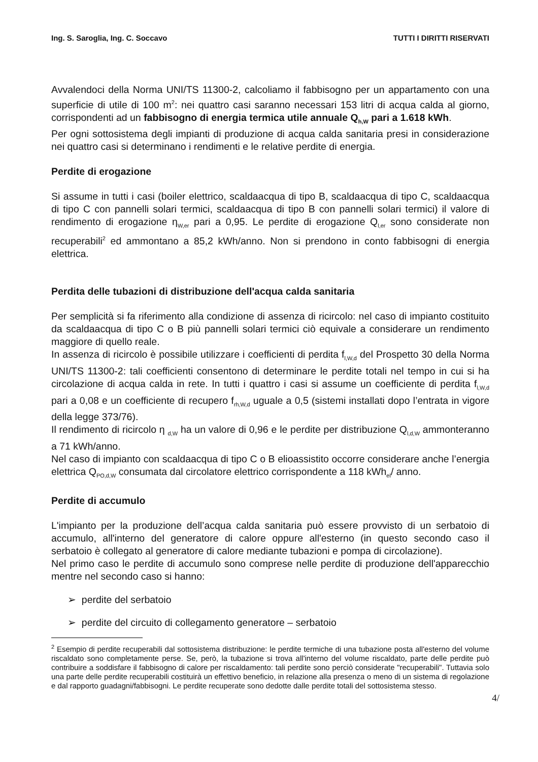Ing. S. Saroglia, Ing. C. Soccavo TUTTI I DIRITTI RISERVATI
Avvalendoci della Norma UNI/TS 11300-2, calcoliamo il fabbisogno per un appartamento con una superficie di utile di 100 m<sup>2</sup>: nei quattro casi saranno necessari 153 litri di acqua calda al giorno, corrispondenti ad un fabbisogno di energia termica utile annuale Q<sub>h,W</sub> pari a 1.618 kWh.
Per ogni sottosistema degli impianti di produzione di acqua calda sanitaria presi in considerazione nei quattro casi si determinano i rendimenti e le relative perdite di energia.
Perdite di erogazione
Si assume in tutti i casi (boiler elettrico, scaldaacqua di tipo B, scaldaacqua di tipo C, scaldaacqua di tipo C con pannelli solari termici, scaldaacqua di tipo B con pannelli solari termici) il valore di rendimento di erogazione η<sub>W,er</sub> pari a 0,95. Le perdite di erogazione Q<sub>l,er</sub> sono considerate non recuperabili<sup>2</sup> ed ammontano a 85,2 kWh/anno. Non si prendono in conto fabbisogni di energia elettrica.
Perdita delle tubazioni di distribuzione dell'acqua calda sanitaria
Per semplicità si fa riferimento alla condizione di assenza di ricircolo: nel caso di impianto costituito da scaldaacqua di tipo C o B più pannelli solari termici ciò equivale a considerare un rendimento maggiore di quello reale.
In assenza di ricircolo è possibile utilizzare i coefficienti di perdita f<sub>l,W,d</sub> del Prospetto 30 della Norma UNI/TS 11300-2: tali coefficienti consentono di determinare le perdite totali nel tempo in cui si ha circolazione di acqua calda in rete. In tutti i quattro i casi si assume un coefficiente di perdita f<sub>l,W,d</sub> pari a 0,08 e un coefficiente di recupero f<sub>rh,W,d</sub> uguale a 0,5 (sistemi installati dopo l’entrata in vigore della legge 373/76).
Il rendimento di ricircolo η <sub>d,W</sub> ha un valore di 0,96 e le perdite per distribuzione Q<sub>l,d,W</sub> ammonteranno a 71 kWh/anno.
Nel caso di impianto con scaldaacqua di tipo C o B elioassistito occorre considerare anche l’energia elettrica Q<sub>PO,d,W</sub> consumata dal circolatore elettrico corrispondente a 118 kWh<sub>el</sub>/ anno.
Perdite di accumulo
L'impianto per la produzione dell’acqua calda sanitaria può essere provvisto di un serbatoio di accumulo, all'interno del generatore di calore oppure all'esterno (in questo secondo caso il serbatoio è collegato al generatore di calore mediante tubazioni e pompa di circolazione).
Nel primo caso le perdite di accumulo sono comprese nelle perdite di produzione dell'apparecchio mentre nel secondo caso si hanno:
➢ perdite del serbatoio
➢ perdite del circuito di collegamento generatore – serbatoio
<sup>2</sup> Esempio di perdite recuperabili dal sottosistema distribuzione: le perdite termiche di una tubazione posta all'esterno del volume riscaldato sono completamente perse. Se, però, la tubazione si trova all'interno del volume riscaldato, parte delle perdite può contribuire a soddisfare il fabbisogno di calore per riscaldamento: tali perdite sono perciò considerate "recuperabili". Tuttavia solo una parte delle perdite recuperabili costituirà un effettivo beneficio, in relazione alla presenza o meno di un sistema di regolazione e dal rapporto guadagni/fabbisogni. Le perdite recuperate sono dedotte dalle perdite totali del sottosistema stesso.
4/